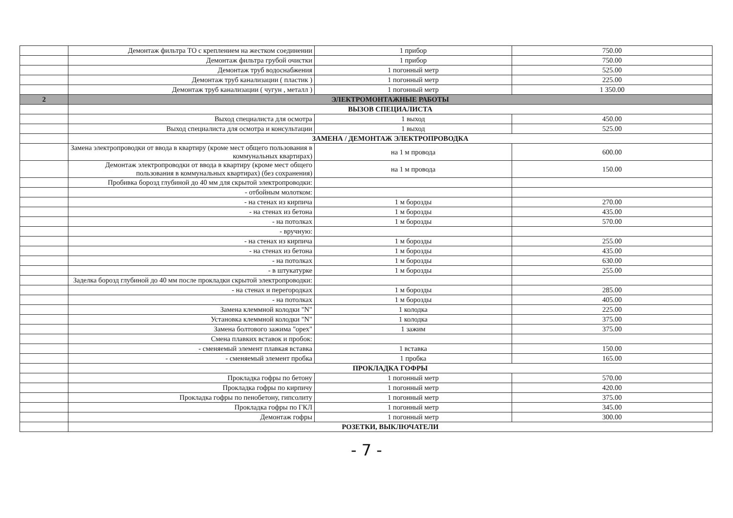| | Демонтаж фильтра ТО с креплением на жестком соединении | 1 прибор | 750.00 |
| | Демонтаж фильтра грубой очистки | 1 прибор | 750.00 |
| | Демонтаж труб водоснабжения | 1 погонный метр | 525.00 |
| | Демонтаж труб канализации ( пластик ) | 1 погонный метр | 225.00 |
| | Демонтаж труб канализации ( чугун , металл ) | 1 погонный метр | 1 350.00 |
| 2 | ЭЛЕКТРОМОНТАЖНЫЕ РАБОТЫ | | |
| | ВЫЗОВ СПЕЦИАЛИСТА | | |
| | Выход специалиста для осмотра | 1 выход | 450.00 |
| | Выход специалиста для осмотра и консультации | 1 выход | 525.00 |
| | ЗАМЕНА / ДЕМОНТАЖ ЭЛЕКТРОПРОВОДКА | | |
| | Замена электропроводки от ввода в квартиру (кроме мест общего пользования в коммунальных квартирах) | на 1 м провода | 600.00 |
| | Демонтаж электропроводки от ввода в квартиру (кроме мест общего пользования в коммунальных квартирах) (без сохранения) | на 1 м провода | 150.00 |
| | Пробивка борозд глубиной до 40 мм для скрытой электропроводки: | | |
| | - отбойным молотком: | | |
| | - на стенах из кирпича | 1 м борозды | 270.00 |
| | - на стенах из бетона | 1 м борозды | 435.00 |
| | - на потолках | 1 м борозды | 570.00 |
| | - вручную: | | |
| | - на стенах из кирпича | 1 м борозды | 255.00 |
| | - на стенах из бетона | 1 м борозды | 435.00 |
| | - на потолках | 1 м борозды | 630.00 |
| | - в штукатурке | 1 м борозды | 255.00 |
| | Заделка борозд глубиной до 40 мм после прокладки скрытой электропроводки: | | |
| | - на стенах и перегородках | 1 м борозды | 285.00 |
| | - на потолках | 1 м борозды | 405.00 |
| | Замена клеммной колодки "N" | 1 колодка | 225.00 |
| | Установка клеммной колодки "N" | 1 колодка | 375.00 |
| | Замена болтового зажима "орех" | 1 зажим | 375.00 |
| | Смена плавких вставок и пробок: | | |
| | - сменяемый элемент плавкая вставка | 1 вставка | 150.00 |
| | - сменяемый элемент пробка | 1 пробка | 165.00 |
| | ПРОКЛАДКА ГОФРЫ | | |
| | Прокладка гофры по бетону | 1 погонный метр | 570.00 |
| | Прокладка гофры по кирпичу | 1 погонный метр | 420.00 |
| | Прокладка гофры по пенобетону, гипсолиту | 1 погонный метр | 375.00 |
| | Прокладка гофры по ГКЛ | 1 погонный метр | 345.00 |
| | Демонтаж гофры | 1 погонный метр | 300.00 |
| | РОЗЕТКИ, ВЫКЛЮЧАТЕЛИ | | |
- 7 -